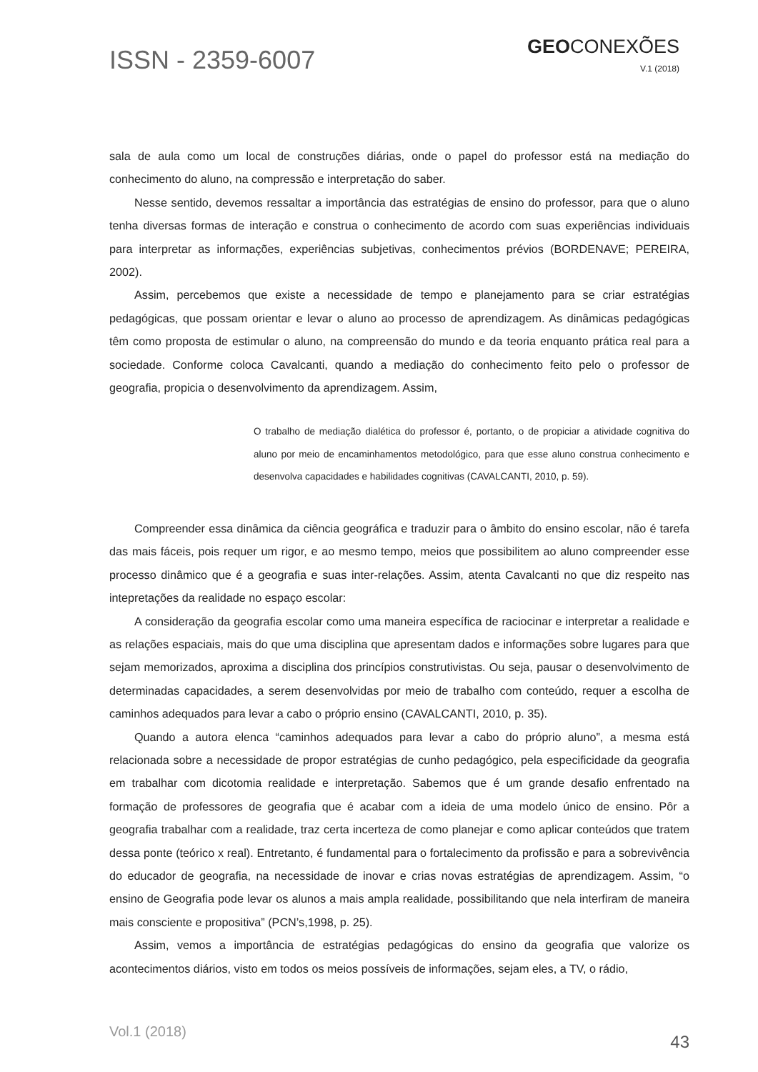ISSN - 2359-6007
GEOCONEXÕES
V.1 (2018)
sala de aula como um local de construções diárias, onde o papel do professor está na mediação do conhecimento do aluno, na compressão e interpretação do saber.
Nesse sentido, devemos ressaltar a importância das estratégias de ensino do professor, para que o aluno tenha diversas formas de interação e construa o conhecimento de acordo com suas experiências individuais para interpretar as informações, experiências subjetivas, conhecimentos prévios (BORDENAVE; PEREIRA, 2002).
Assim, percebemos que existe a necessidade de tempo e planejamento para se criar estratégias pedagógicas, que possam orientar e levar o aluno ao processo de aprendizagem. As dinâmicas pedagógicas têm como proposta de estimular o aluno, na compreensão do mundo e da teoria enquanto prática real para a sociedade. Conforme coloca Cavalcanti, quando a mediação do conhecimento feito pelo o professor de geografia, propicia o desenvolvimento da aprendizagem. Assim,
O trabalho de mediação dialética do professor é, portanto, o de propiciar a atividade cognitiva do aluno por meio de encaminhamentos metodológico, para que esse aluno construa conhecimento e desenvolva capacidades e habilidades cognitivas (CAVALCANTI, 2010, p. 59).
Compreender essa dinâmica da ciência geográfica e traduzir para o âmbito do ensino escolar, não é tarefa das mais fáceis, pois requer um rigor, e ao mesmo tempo, meios que possibilitem ao aluno compreender esse processo dinâmico que é a geografia e suas inter-relações. Assim, atenta Cavalcanti no que diz respeito nas intepretações da realidade no espaço escolar:
A consideração da geografia escolar como uma maneira específica de raciocinar e interpretar a realidade e as relações espaciais, mais do que uma disciplina que apresentam dados e informações sobre lugares para que sejam memorizados, aproxima a disciplina dos princípios construtivistas. Ou seja, pausar o desenvolvimento de determinadas capacidades, a serem desenvolvidas por meio de trabalho com conteúdo, requer a escolha de caminhos adequados para levar a cabo o próprio ensino (CAVALCANTI, 2010, p. 35).
Quando a autora elenca “caminhos adequados para levar a cabo do próprio aluno”, a mesma está relacionada sobre a necessidade de propor estratégias de cunho pedagógico, pela especificidade da geografia em trabalhar com dicotomia realidade e interpretação. Sabemos que é um grande desafio enfrentado na formação de professores de geografia que é acabar com a ideia de uma modelo único de ensino. Pôr a geografia trabalhar com a realidade, traz certa incerteza de como planejar e como aplicar conteúdos que tratem dessa ponte (teórico x real). Entretanto, é fundamental para o fortalecimento da profissão e para a sobrevivência do educador de geografia, na necessidade de inovar e crias novas estratégias de aprendizagem. Assim, “o ensino de Geografia pode levar os alunos a mais ampla realidade, possibilitando que nela interfiram de maneira mais consciente e propositiva” (PCN’s,1998, p. 25).
Assim, vemos a importância de estratégias pedagógicas do ensino da geografia que valorize os acontecimentos diários, visto em todos os meios possíveis de informações, sejam eles, a TV, o rádio,
Vol.1 (2018)
43